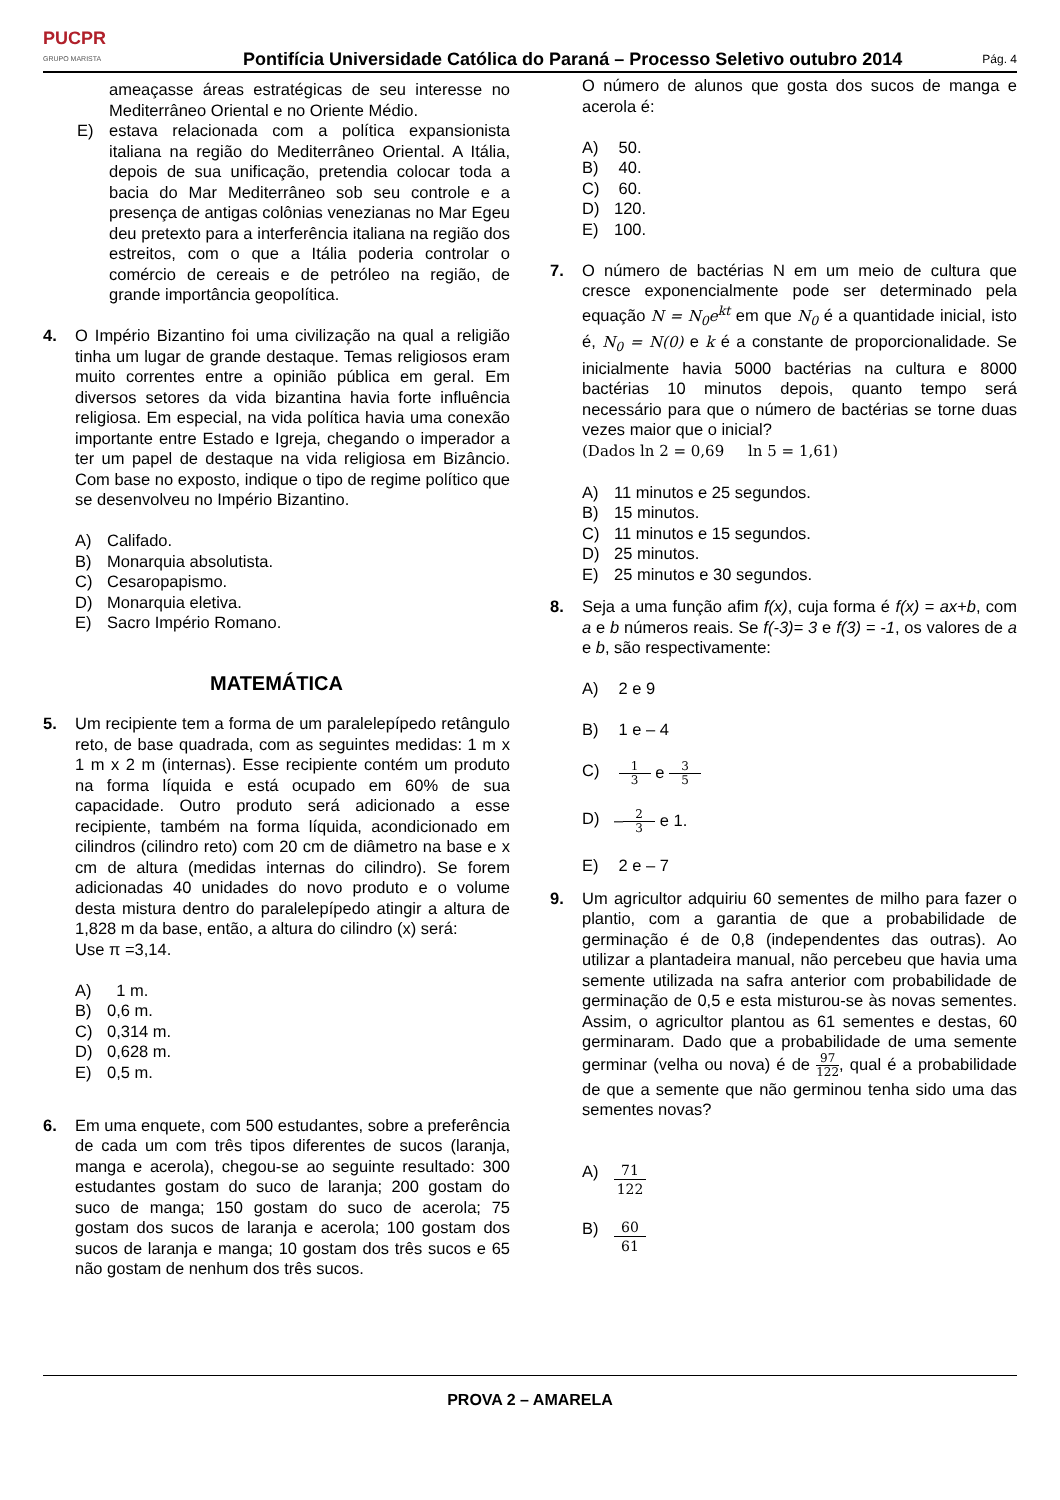PUCPR
GRUPO MARISTA
Pontifícia Universidade Católica do Paraná – Processo Seletivo outubro 2014
Pág. 4
ameaçasse áreas estratégicas de seu interesse no Mediterrâneo Oriental e no Oriente Médio.
E) estava relacionada com a política expansionista italiana na região do Mediterrâneo Oriental. A Itália, depois de sua unificação, pretendia colocar toda a bacia do Mar Mediterrâneo sob seu controle e a presença de antigas colônias venezianas no Mar Egeu deu pretexto para a interferência italiana na região dos estreitos, com o que a Itália poderia controlar o comércio de cereais e de petróleo na região, de grande importância geopolítica.
4. O Império Bizantino foi uma civilização na qual a religião tinha um lugar de grande destaque. Temas religiosos eram muito correntes entre a opinião pública em geral. Em diversos setores da vida bizantina havia forte influência religiosa. Em especial, na vida política havia uma conexão importante entre Estado e Igreja, chegando o imperador a ter um papel de destaque na vida religiosa em Bizâncio. Com base no exposto, indique o tipo de regime político que se desenvolveu no Império Bizantino.
A) Califado.
B) Monarquia absolutista.
C) Cesaropapismo.
D) Monarquia eletiva.
E) Sacro Império Romano.
MATEMÁTICA
5. Um recipiente tem a forma de um paralelepípedo retângulo reto, de base quadrada, com as seguintes medidas: 1 m x 1 m x 2 m (internas). Esse recipiente contém um produto na forma líquida e está ocupado em 60% de sua capacidade. Outro produto será adicionado a esse recipiente, também na forma líquida, acondicionado em cilindros (cilindro reto) com 20 cm de diâmetro na base e x cm de altura (medidas internas do cilindro). Se forem adicionadas 40 unidades do novo produto e o volume desta mistura dentro do paralelepípedo atingir a altura de 1,828 m da base, então, a altura do cilindro (x) será:
Use π =3,14.
A) 1 m.
B) 0,6 m.
C) 0,314 m.
D) 0,628 m.
E) 0,5 m.
6. Em uma enquete, com 500 estudantes, sobre a preferência de cada um com três tipos diferentes de sucos (laranja, manga e acerola), chegou-se ao seguinte resultado: 300 estudantes gostam do suco de laranja; 200 gostam do suco de manga; 150 gostam do suco de acerola; 75 gostam dos sucos de laranja e acerola; 100 gostam dos sucos de laranja e manga; 10 gostam dos três sucos e 65 não gostam de nenhum dos três sucos.
O número de alunos que gosta dos sucos de manga e acerola é:
A) 50.
B) 40.
C) 60.
D) 120.
E) 100.
7. O número de bactérias N em um meio de cultura que cresce exponencialmente pode ser determinado pela equação N = N<sub>0</sub>e<sup>kt</sup> em que N<sub>0</sub> é a quantidade inicial, isto é, N<sub>0</sub> = N(0) e k é a constante de proporcionalidade. Se inicialmente havia 5000 bactérias na cultura e 8000 bactérias 10 minutos depois, quanto tempo será necessário para que o número de bactérias se torne duas vezes maior que o inicial?
(Dados ln 2 = 0,69 ln 5 = 1,61)
A) 11 minutos e 25 segundos.
B) 15 minutos.
C) 11 minutos e 15 segundos.
D) 25 minutos.
E) 25 minutos e 30 segundos.
8. Seja a uma função afim f(x), cuja forma é f(x) = ax+b, com a e b números reais. Se f(-3)= 3 e f(3) = -1, os valores de a e b, são respectivamente:
A) 2 e 9
B) 1 e – 4
C) 1 3 e 3 5
D) – 2 3 e 1.
E) 2 e – 7
9. Um agricultor adquiriu 60 sementes de milho para fazer o plantio, com a garantia de que a probabilidade de germinação é de 0,8 (independentes das outras). Ao utilizar a plantadeira manual, não percebeu que havia uma semente utilizada na safra anterior com probabilidade de germinação de 0,5 e esta misturou-se às novas sementes. Assim, o agricultor plantou as 61 sementes e destas, 60 germinaram. Dado que a probabilidade de uma semente germinar (velha ou nova) é de 97 122, qual é a probabilidade de que a semente que não germinou tenha sido uma das sementes novas?
A) 71 122
B) 60 61
PROVA 2 – AMARELA